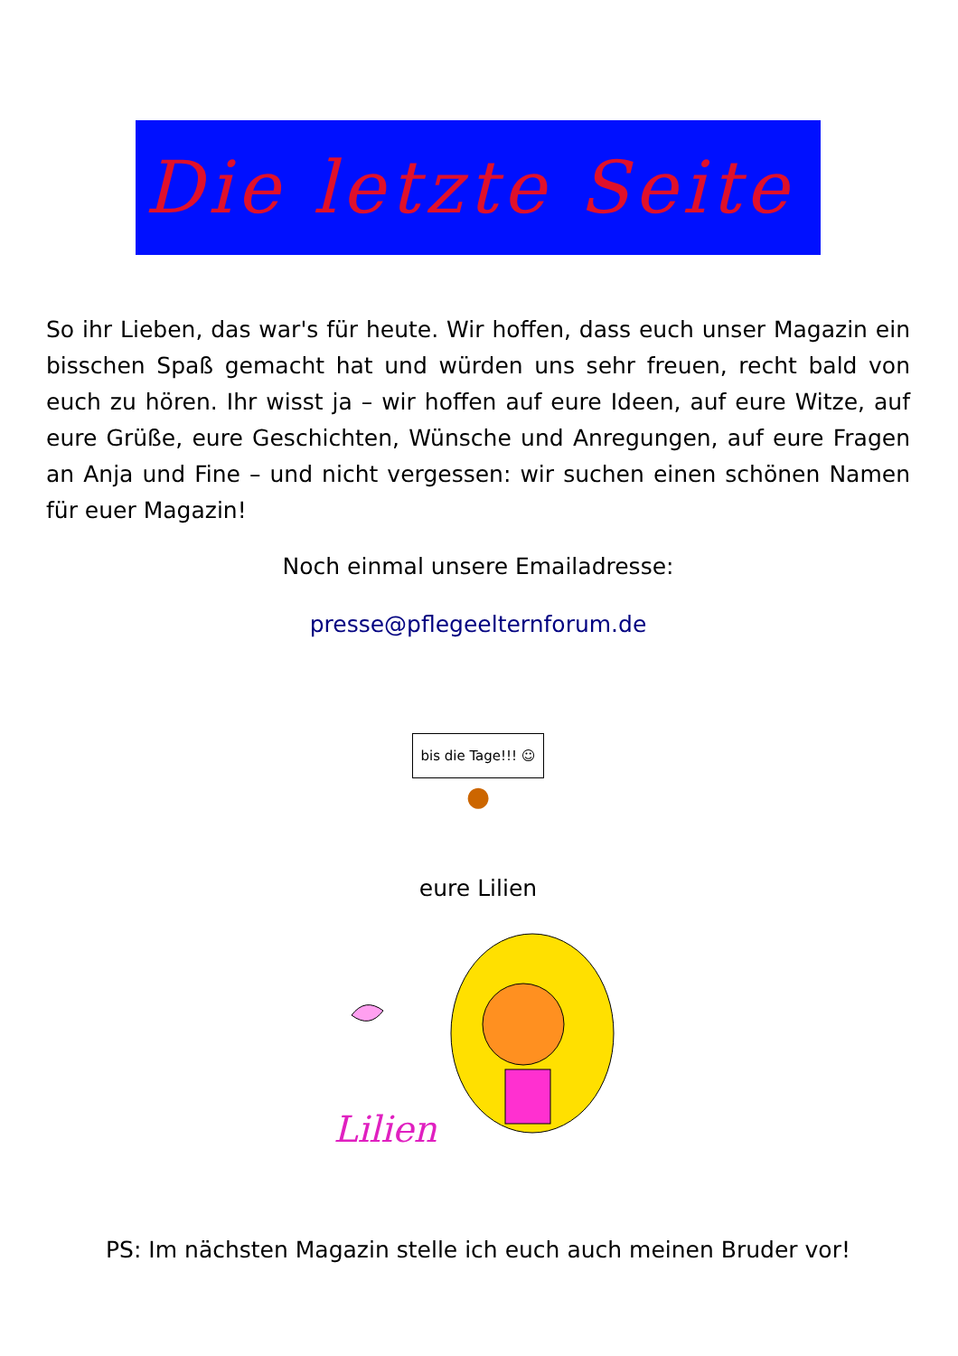Die letzte Seite
So ihr Lieben, das war's für heute. Wir hoffen, dass euch unser Magazin ein bisschen Spaß gemacht hat und würden uns sehr freuen, recht bald von euch zu hören. Ihr wisst ja – wir hoffen auf eure Ideen, auf eure Witze, auf eure Grüße, eure Geschichten, Wünsche und Anregungen, auf eure Fragen an Anja und Fine – und nicht vergessen: wir suchen einen schönen Namen für euer Magazin!
Noch einmal unsere Emailadresse:
presse@pflegeelternforum.de
bis die Tage!!! ☺
●
eure Lilien
Lilien
PS: Im nächsten Magazin stelle ich euch auch meinen Bruder vor!